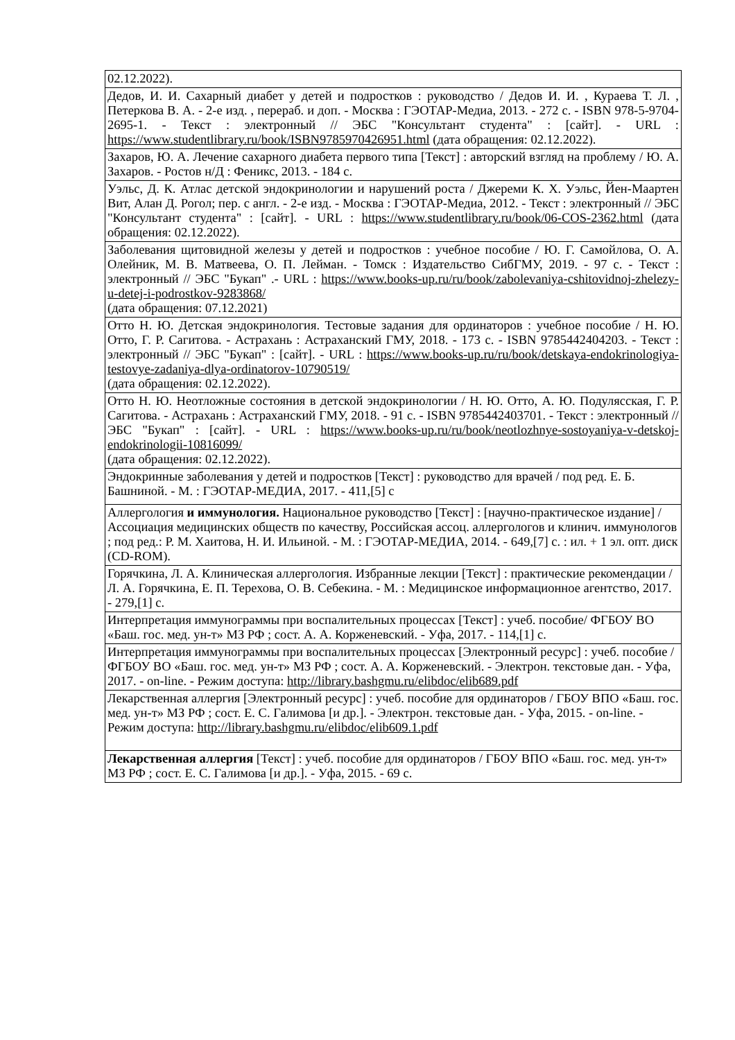| 02.12.2022). |
| Дедов, И. И. Сахарный диабет у детей и подростков : руководство / Дедов И. И. , Кураева Т. Л. , Петеркова В. А. - 2-е изд. , перераб. и доп. - Москва : ГЭОТАР-Медиа, 2013. - 272 с. - ISBN 978-5-9704-2695-1. - Текст : электронный // ЭБС "Консультант студента" : [сайт]. - URL : https://www.studentlibrary.ru/book/ISBN9785970426951.html (дата обращения: 02.12.2022). |
| Захаров, Ю. А. Лечение сахарного диабета первого типа [Текст] : авторский взгляд на проблему / Ю. А. Захаров. - Ростов н/Д : Феникс, 2013. - 184 с. |
| Уэльс, Д. К. Атлас детской эндокринологии и нарушений роста / Джереми К. Х. Уэльс, Йен-Маартен Вит, Алан Д. Рогол; пер. с англ. - 2-е изд. - Москва : ГЭОТАР-Медиа, 2012. - Текст : электронный // ЭБС "Консультант студента" : [сайт]. - URL : https://www.studentlibrary.ru/book/06-COS-2362.html (дата обращения: 02.12.2022). |
| Заболевания щитовидной железы у детей и подростков : учебное пособие / Ю. Г. Самойлова, О. А. Олейник, М. В. Матвеева, О. П. Лейман. - Томск : Издательство СибГМУ, 2019. - 97 с. - Текст : электронный // ЭБС "Букап" .- URL : https://www.books-up.ru/ru/book/zabolevaniya-cshitovidnoj-zhelezy-u-detej-i-podrostkov-9283868/ (дата обращения: 07.12.2021) |
| Отто Н. Ю. Детская эндокринология. Тестовые задания для ординаторов : учебное пособие / Н. Ю. Отто, Г. Р. Сагитова. - Астрахань : Астраханский ГМУ, 2018. - 173 с. - ISBN 9785442404203. - Текст : электронный // ЭБС "Букап" : [сайт]. - URL : https://www.books-up.ru/ru/book/detskaya-endokrinologiya-testovye-zadaniya-dlya-ordinatorov-10790519/ (дата обращения: 02.12.2022). |
| Отто Н. Ю. Неотложные состояния в детской эндокринологии / Н. Ю. Отто, А. Ю. Подулясская, Г. Р. Сагитова. - Астрахань : Астраханский ГМУ, 2018. - 91 с. - ISBN 9785442403701. - Текст : электронный // ЭБС "Букап" : [сайт]. - URL : https://www.books-up.ru/ru/book/neotlozhnye-sostoyaniya-v-detskoj-endokrinologii-10816099/ (дата обращения: 02.12.2022). |
| Эндокринные заболевания у детей и подростков [Текст] : руководство для врачей / под ред. Е. Б. Башниной. - М. : ГЭОТАР-МЕДИА, 2017. - 411,[5] с |
| Аллергология и иммунология. Национальное руководство [Текст] : [научно-практическое издание] / Ассоциация медицинских обществ по качеству, Российская ассоц. аллергологов и клинич. иммунологов ; под ред.: Р. М. Хаитова, Н. И. Ильиной. - М. : ГЭОТАР-МЕДИА, 2014. - 649,[7] с. : ил. + 1 эл. опт. диск (CD-ROM). |
| Горячкина, Л. А. Клиническая аллергология. Избранные лекции [Текст] : практические рекомендации / Л. А. Горячкина, Е. П. Терехова, О. В. Себекина. - М. : Медицинское информационное агентство, 2017. - 279,[1] с. |
| Интерпретация иммунограммы при воспалительных процессах [Текст] : учеб. пособие/ ФГБОУ ВО «Баш. гос. мед. ун-т» МЗ РФ ; сост. А. А. Корженевский. - Уфа, 2017. - 114,[1] с. |
| Интерпретация иммунограммы при воспалительных процессах [Электронный ресурс] : учеб. пособие / ФГБОУ ВО «Баш. гос. мед. ун-т» МЗ РФ ; сост. А. А. Корженевский. - Электрон. текстовые дан. - Уфа, 2017. - on-line. - Режим доступа: http://library.bashgmu.ru/elibdoc/elib689.pdf |
| Лекарственная аллергия [Электронный ресурс] : учеб. пособие для ординаторов / ГБОУ ВПО «Баш. гос. мед. ун-т» МЗ РФ ; сост. Е. С. Галимова [и др.]. - Электрон. текстовые дан. - Уфа, 2015. - on-line. - Режим доступа: http://library.bashgmu.ru/elibdoc/elib609.1.pdf |
| Лекарственная аллергия [Текст] : учеб. пособие для ординаторов / ГБОУ ВПО «Баш. гос. мед. ун-т» МЗ РФ ; сост. Е. С. Галимова [и др.]. - Уфа, 2015. - 69 с. |